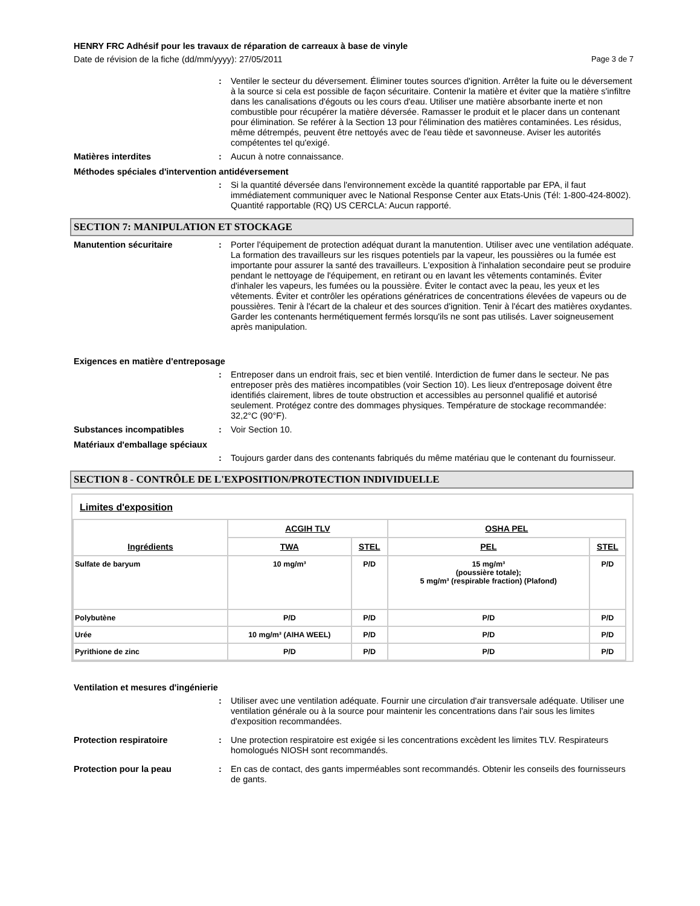HENRY FRC Adhésif pour les travaux de réparation de carreaux à base de vinyle
Date de révision de la fiche (dd/mm/yyyy): 27/05/2011 Page 3 de 7
: Ventiler le secteur du déversement. Éliminer toutes sources d'ignition. Arrêter la fuite ou le déversement à la source si cela est possible de façon sécuritaire. Contenir la matière et éviter que la matière s'infiltre dans les canalisations d'égouts ou les cours d'eau. Utiliser une matière absorbante inerte et non combustible pour récupérer la matière déversée. Ramasser le produit et le placer dans un contenant pour élimination. Se reférer à la Section 13 pour l'élimination des matières contaminées. Les résidus, même détrempés, peuvent être nettoyés avec de l'eau tiède et savonneuse. Aviser les autorités compétentes tel qu'exigé.
Matières interdites : Aucun à notre connaissance.
Méthodes spéciales d'intervention antidéversement
: Si la quantité déversée dans l'environnement excède la quantité rapportable par EPA, il faut immédiatement communiquer avec le National Response Center aux Etats-Unis (Tél: 1-800-424-8002).
Quantité rapportable (RQ) US CERCLA: Aucun rapporté.
SECTION 7: MANIPULATION ET STOCKAGE
Manutention sécuritaire : Porter l'équipement de protection adéquat durant la manutention. Utiliser avec une ventilation adéquate. La formation des travailleurs sur les risques potentiels par la vapeur, les poussières ou la fumée est importante pour assurer la santé des travailleurs. L'exposition à l'inhalation secondaire peut se produire pendant le nettoyage de l'équipement, en retirant ou en lavant les vêtements contaminés. Éviter d'inhaler les vapeurs, les fumées ou la poussière. Éviter le contact avec la peau, les yeux et les vêtements. Éviter et contrôler les opérations génératrices de concentrations élevées de vapeurs ou de poussières. Tenir à l'écart de la chaleur et des sources d'ignition. Tenir à l'écart des matières oxydantes. Garder les contenants hermétiquement fermés lorsqu'ils ne sont pas utilisés. Laver soigneusement après manipulation.
Exigences en matière d'entreposage
: Entreposer dans un endroit frais, sec et bien ventilé. Interdiction de fumer dans le secteur. Ne pas entreposer près des matières incompatibles (voir Section 10). Les lieux d'entreposage doivent être identifiés clairement, libres de toute obstruction et accessibles au personnel qualifié et autorisé seulement. Protégez contre des dommages physiques. Température de stockage recommandée: 32,2°C (90°F).
Substances incompatibles : Voir Section 10.
Matériaux d'emballage spéciaux
: Toujours garder dans des contenants fabriqués du même matériau que le contenant du fournisseur.
SECTION 8 - CONTRÔLE DE L'EXPOSITION/PROTECTION INDIVIDUELLE
Limites d'exposition
| Ingrédients | ACGIH TLV | | OSHA PEL | |
| --- | --- | --- | --- | --- |
| | TWA | STEL | PEL | STEL |
| Sulfate de baryum | 10 mg/m³ | P/D | 15 mg/m³ (poussière totale); 5 mg/m³ (respirable fraction) (Plafond) | P/D |
| Polybutène | P/D | P/D | P/D | P/D |
| Urée | 10 mg/m³ (AIHA WEEL) | P/D | P/D | P/D |
| Pyrithione de zinc | P/D | P/D | P/D | P/D |
Ventilation et mesures d'ingénierie
: Utiliser avec une ventilation adéquate. Fournir une circulation d'air transversale adéquate. Utiliser une ventilation générale ou à la source pour maintenir les concentrations dans l'air sous les limites d'exposition recommandées.
Protection respiratoire : Une protection respiratoire est exigée si les concentrations excèdent les limites TLV. Respirateurs homologués NIOSH sont recommandés.
Protection pour la peau : En cas de contact, des gants imperméables sont recommandés. Obtenir les conseils des fournisseurs de gants.